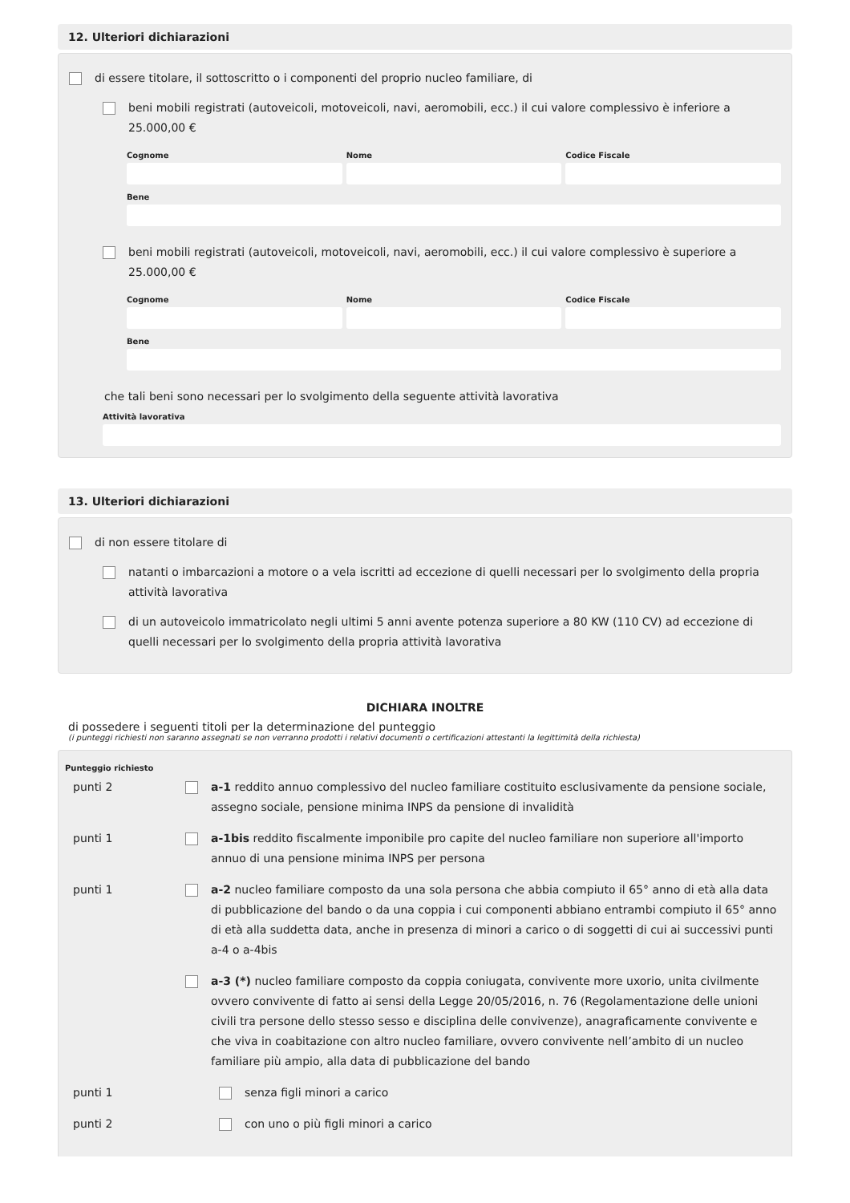12. Ulteriori dichiarazioni
di essere titolare, il sottoscritto o i componenti del proprio nucleo familiare, di
beni mobili registrati (autoveicoli, motoveicoli, navi, aeromobili, ecc.) il cui valore complessivo è inferiore a 25.000,00 €
Cognome
Nome
Codice Fiscale
Bene
beni mobili registrati (autoveicoli, motoveicoli, navi, aeromobili, ecc.) il cui valore complessivo è superiore a 25.000,00 €
Cognome
Nome
Codice Fiscale
Bene
che tali beni sono necessari per lo svolgimento della seguente attività lavorativa
Attività lavorativa
13. Ulteriori dichiarazioni
di non essere titolare di
natanti o imbarcazioni a motore o a vela iscritti ad eccezione di quelli necessari per lo svolgimento della propria attività lavorativa
di un autoveicolo immatricolato negli ultimi 5 anni avente potenza superiore a 80 KW (110 CV) ad eccezione di quelli necessari per lo svolgimento della propria attività lavorativa
DICHIARA INOLTRE
di possedere i seguenti titoli per la determinazione del punteggio
(i punteggi richiesti non saranno assegnati se non verranno prodotti i relativi documenti o certificazioni attestanti la legittimità della richiesta)
Punteggio richiesto
punti 2 a-1 reddito annuo complessivo del nucleo familiare costituito esclusivamente da pensione sociale, assegno sociale, pensione minima INPS da pensione di invalidità
punti 1 a-1bis reddito fiscalmente imponibile pro capite del nucleo familiare non superiore all'importo annuo di una pensione minima INPS per persona
punti 1 a-2 nucleo familiare composto da una sola persona che abbia compiuto il 65° anno di età alla data di pubblicazione del bando o da una coppia i cui componenti abbiano entrambi compiuto il 65° anno di età alla suddetta data, anche in presenza di minori a carico o di soggetti di cui ai successivi punti a-4 o a-4bis
a-3 (*) nucleo familiare composto da coppia coniugata, convivente more uxorio, unita civilmente ovvero convivente di fatto ai sensi della Legge 20/05/2016, n. 76 (Regolamentazione delle unioni civili tra persone dello stesso sesso e disciplina delle convivenze), anagraficamente convivente e che viva in coabitazione con altro nucleo familiare, ovvero convivente nell’ambito di un nucleo familiare più ampio, alla data di pubblicazione del bando
punti 1 senza figli minori a carico
punti 2 con uno o più figli minori a carico